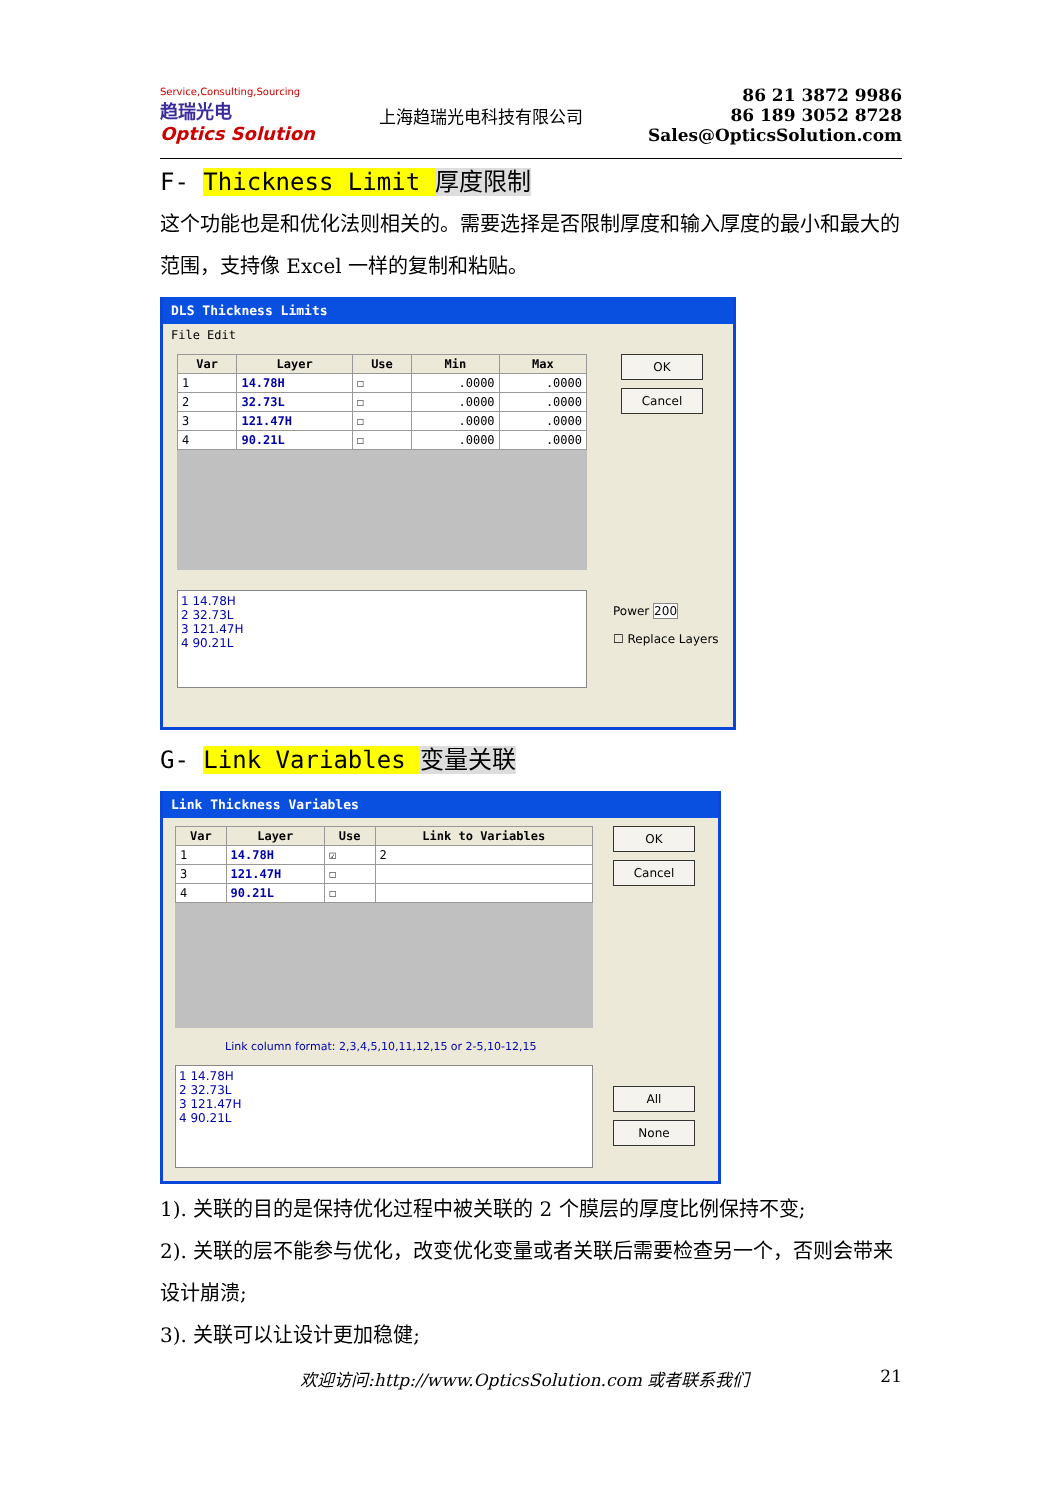Service,Consulting,Sourcing
趋瑞光电
Optics Solution
上海趋瑞光电科技有限公司
86 21 3872 9986
86 189 3052 8728
Sales@OpticsSolution.com
F- Thickness Limit 厚度限制
这个功能也是和优化法则相关的。需要选择是否限制厚度和输入厚度的最小和最大的范围，支持像 Excel 一样的复制和粘贴。
DLS Thickness Limits
File Edit
| Var | Layer | Use | Min | Max |
| --- | --- | --- | --- | --- |
| 1 | 14.78H | ☐ | .0000 | .0000 |
| 2 | 32.73L | ☐ | .0000 | .0000 |
| 3 | 121.47H | ☐ | .0000 | .0000 |
| 4 | 90.21L | ☐ | .0000 | .0000 |
1 14.78H
2 32.73L
3 121.47H
4 90.21L
OK
Cancel
Power 200
☐ Replace Layers
G- Link Variables 变量关联
Link Thickness Variables
| Var | Layer | Use | Link to Variables |
| --- | --- | --- | --- |
| 1 | 14.78H | ☑ | 2 |
| 3 | 121.47H | ☐ | |
| 4 | 90.21L | ☐ | |
Link column format: 2,3,4,5,10,11,12,15 or 2-5,10-12,15
1 14.78H
2 32.73L
3 121.47H
4 90.21L
OK
Cancel
All
None
1). 关联的目的是保持优化过程中被关联的 2 个膜层的厚度比例保持不变;
2). 关联的层不能参与优化，改变优化变量或者关联后需要检查另一个，否则会带来设计崩溃;
3). 关联可以让设计更加稳健;
欢迎访问:http://www.OpticsSolution.com 或者联系我们 21